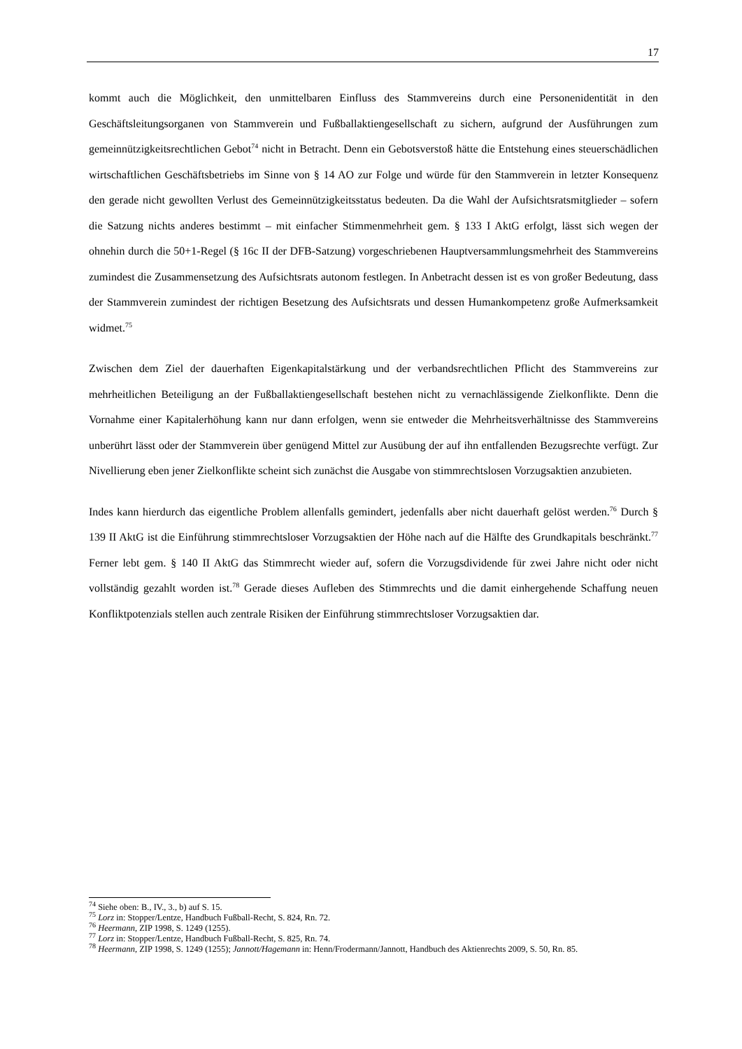17
kommt auch die Möglichkeit, den unmittelbaren Einfluss des Stammvereins durch eine Personenidentität in den Geschäftsleitungsorganen von Stammverein und Fußballaktiengesellschaft zu sichern, aufgrund der Ausführungen zum gemeinnützigkeitsrechtlichen Gebot<sup>74</sup> nicht in Betracht. Denn ein Gebotsverstoß hätte die Entstehung eines steuerschädlichen wirtschaftlichen Geschäftsbetriebs im Sinne von § 14 AO zur Folge und würde für den Stammverein in letzter Konsequenz den gerade nicht gewollten Verlust des Gemeinnützigkeitsstatus bedeuten. Da die Wahl der Aufsichtsratsmitglieder – sofern die Satzung nichts anderes bestimmt – mit einfacher Stimmenmehrheit gem. § 133 I AktG erfolgt, lässt sich wegen der ohnehin durch die 50+1-Regel (§ 16c II der DFB-Satzung) vorgeschriebenen Hauptversammlungsmehrheit des Stammvereins zumindest die Zusammensetzung des Aufsichtsrats autonom festlegen. In Anbetracht dessen ist es von großer Bedeutung, dass der Stammverein zumindest der richtigen Besetzung des Aufsichtsrats und dessen Humankompetenz große Aufmerksamkeit widmet.<sup>75</sup>
Zwischen dem Ziel der dauerhaften Eigenkapitalstärkung und der verbandsrechtlichen Pflicht des Stammvereins zur mehrheitlichen Beteiligung an der Fußballaktiengesellschaft bestehen nicht zu vernachlässigende Zielkonflikte. Denn die Vornahme einer Kapitalerhöhung kann nur dann erfolgen, wenn sie entweder die Mehrheitsverhältnisse des Stammvereins unberührt lässt oder der Stammverein über genügend Mittel zur Ausübung der auf ihn entfallenden Bezugsrechte verfügt. Zur Nivellierung eben jener Zielkonflikte scheint sich zunächst die Ausgabe von stimmrechtslosen Vorzugsaktien anzubieten.
Indes kann hierdurch das eigentliche Problem allenfalls gemindert, jedenfalls aber nicht dauerhaft gelöst werden.<sup>76</sup> Durch § 139 II AktG ist die Einführung stimmrechtsloser Vorzugsaktien der Höhe nach auf die Hälfte des Grundkapitals beschränkt.<sup>77</sup> Ferner lebt gem. § 140 II AktG das Stimmrecht wieder auf, sofern die Vorzugsdividende für zwei Jahre nicht oder nicht vollständig gezahlt worden ist.<sup>78</sup> Gerade dieses Aufleben des Stimmrechts und die damit einhergehende Schaffung neuen Konfliktpotenzials stellen auch zentrale Risiken der Einführung stimmrechtsloser Vorzugsaktien dar.
<sup>74</sup> Siehe oben: B., IV., 3., b) auf S. 15.
<sup>75</sup> Lorz in: Stopper/Lentze, Handbuch Fußball-Recht, S. 824, Rn. 72.
<sup>76</sup> Heermann, ZIP 1998, S. 1249 (1255).
<sup>77</sup> Lorz in: Stopper/Lentze, Handbuch Fußball-Recht, S. 825, Rn. 74.
<sup>78</sup> Heermann, ZIP 1998, S. 1249 (1255); Jannott/Hagemann in: Henn/Frodermann/Jannott, Handbuch des Aktienrechts 2009, S. 50, Rn. 85.